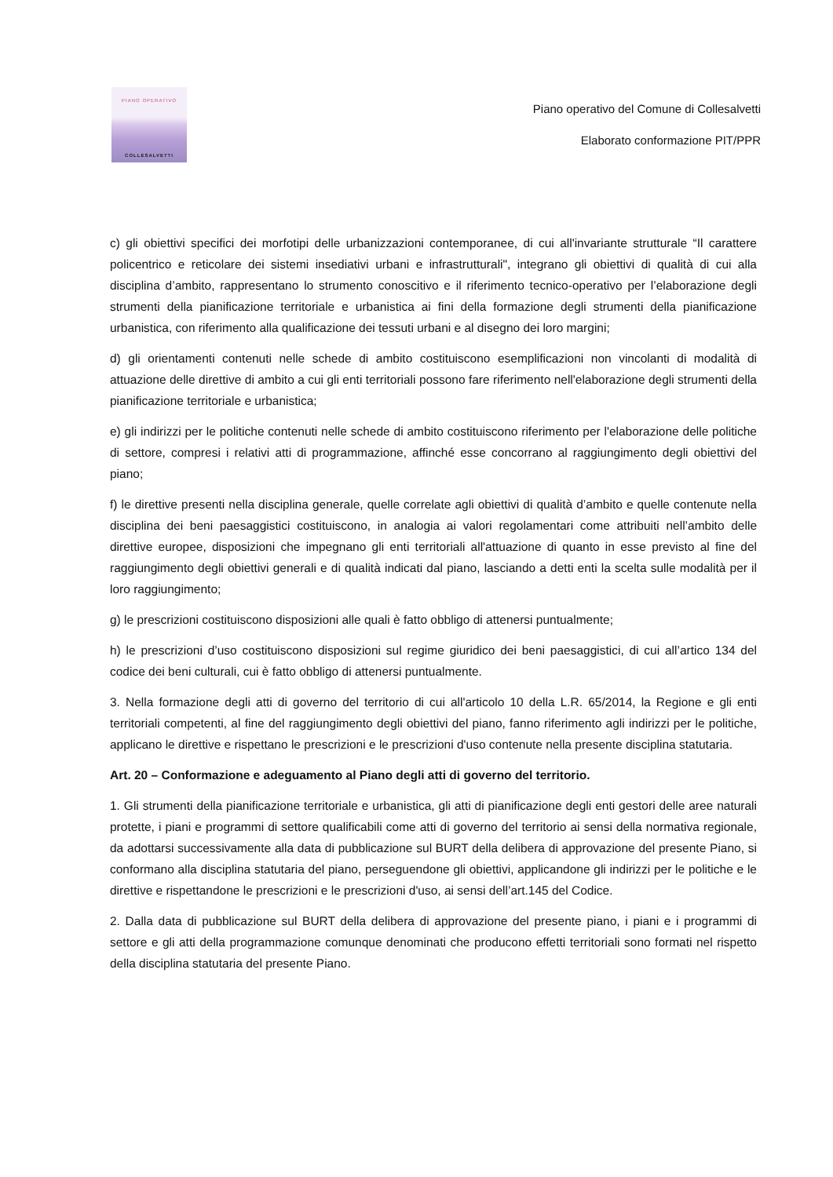PIANO OPERATIVO
COLLESALVETTI
Piano operativo del Comune di Collesalvetti
Elaborato conformazione PIT/PPR
c) gli obiettivi specifici dei morfotipi delle urbanizzazioni contemporanee, di cui all'invariante strutturale “Il carattere policentrico e reticolare dei sistemi insediativi urbani e infrastrutturali", integrano gli obiettivi di qualità di cui alla disciplina d’ambito, rappresentano lo strumento conoscitivo e il riferimento tecnico-operativo per l’elaborazione degli strumenti della pianificazione territoriale e urbanistica ai fini della formazione degli strumenti della pianificazione urbanistica, con riferimento alla qualificazione dei tessuti urbani e al disegno dei loro margini;
d) gli orientamenti contenuti nelle schede di ambito costituiscono esemplificazioni non vincolanti di modalità di attuazione delle direttive di ambito a cui gli enti territoriali possono fare riferimento nell'elaborazione degli strumenti della pianificazione territoriale e urbanistica;
e) gli indirizzi per le politiche contenuti nelle schede di ambito costituiscono riferimento per l'elaborazione delle politiche di settore, compresi i relativi atti di programmazione, affinché esse concorrano al raggiungimento degli obiettivi del piano;
f) le direttive presenti nella disciplina generale, quelle correlate agli obiettivi di qualità d’ambito e quelle contenute nella disciplina dei beni paesaggistici costituiscono, in analogia ai valori regolamentari come attribuiti nell’ambito delle direttive europee, disposizioni che impegnano gli enti territoriali all'attuazione di quanto in esse previsto al fine del raggiungimento degli obiettivi generali e di qualità indicati dal piano, lasciando a detti enti la scelta sulle modalità per il loro raggiungimento;
g) le prescrizioni costituiscono disposizioni alle quali è fatto obbligo di attenersi puntualmente;
h) le prescrizioni d’uso costituiscono disposizioni sul regime giuridico dei beni paesaggistici, di cui all’artico 134 del codice dei beni culturali, cui è fatto obbligo di attenersi puntualmente.
3. Nella formazione degli atti di governo del territorio di cui all'articolo 10 della L.R. 65/2014, la Regione e gli enti territoriali competenti, al fine del raggiungimento degli obiettivi del piano, fanno riferimento agli indirizzi per le politiche, applicano le direttive e rispettano le prescrizioni e le prescrizioni d'uso contenute nella presente disciplina statutaria.
Art. 20 – Conformazione e adeguamento al Piano degli atti di governo del territorio.
1. Gli strumenti della pianificazione territoriale e urbanistica, gli atti di pianificazione degli enti gestori delle aree naturali protette, i piani e programmi di settore qualificabili come atti di governo del territorio ai sensi della normativa regionale, da adottarsi successivamente alla data di pubblicazione sul BURT della delibera di approvazione del presente Piano, si conformano alla disciplina statutaria del piano, perseguendone gli obiettivi, applicandone gli indirizzi per le politiche e le direttive e rispettandone le prescrizioni e le prescrizioni d'uso, ai sensi dell’art.145 del Codice.
2. Dalla data di pubblicazione sul BURT della delibera di approvazione del presente piano, i piani e i programmi di settore e gli atti della programmazione comunque denominati che producono effetti territoriali sono formati nel rispetto della disciplina statutaria del presente Piano.